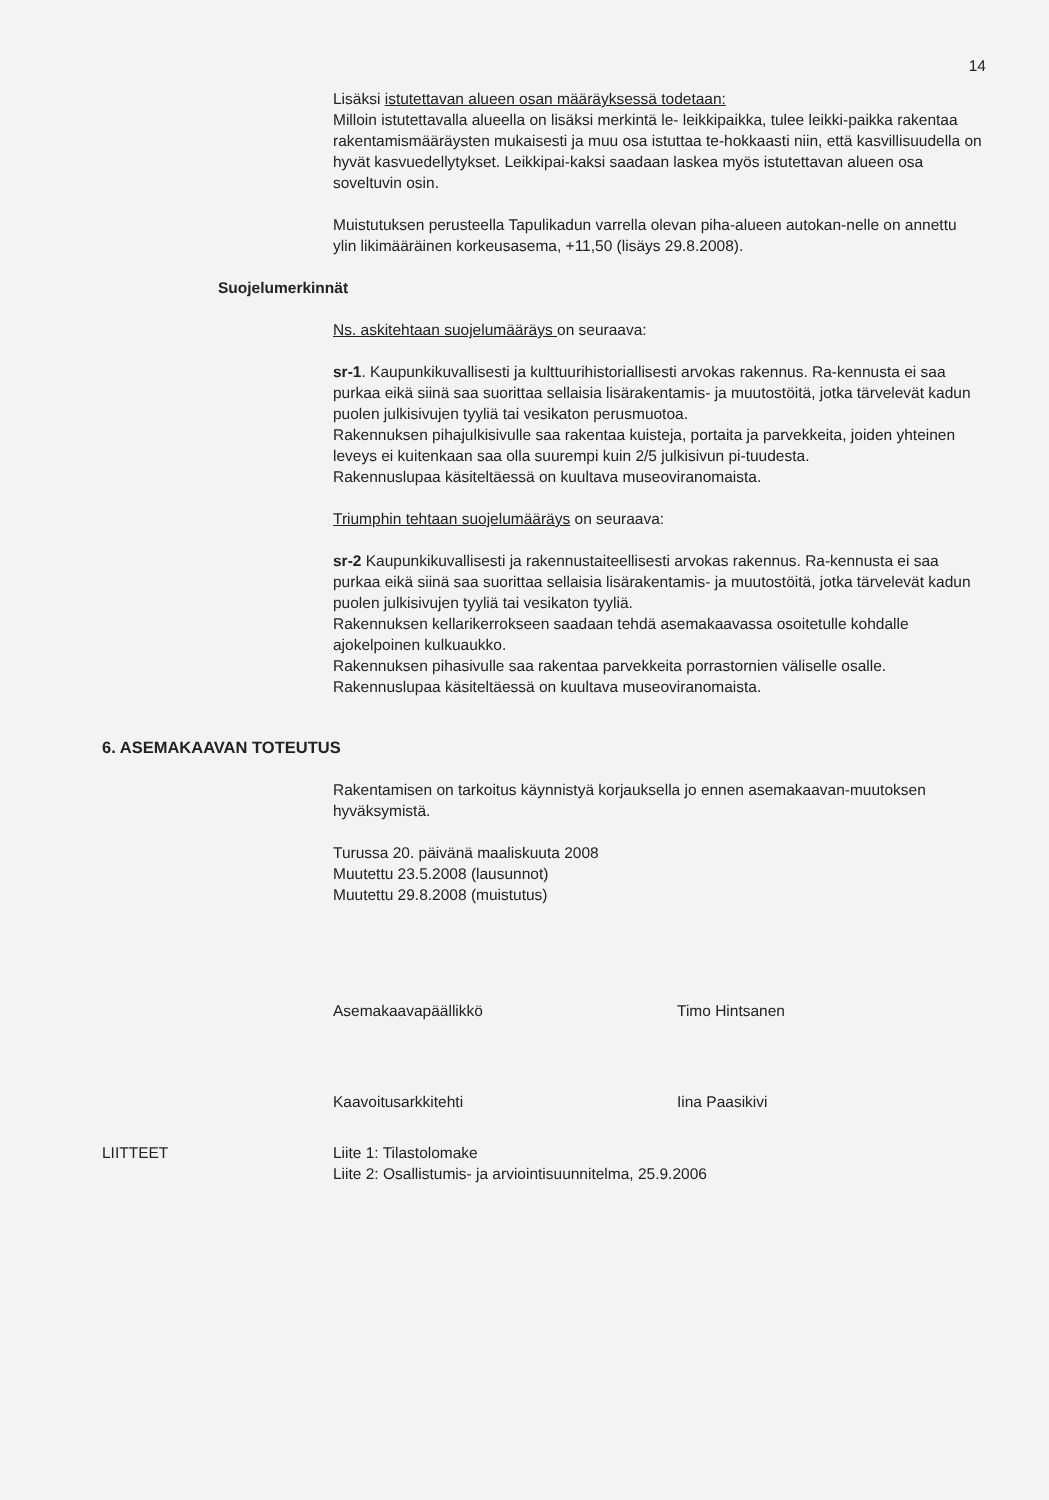14
Lisäksi istutettavan alueen osan määräyksessä todetaan:
Milloin istutettavalla alueella on lisäksi merkintä le- leikkipaikka, tulee leikki-paikka rakentaa rakentamismääräysten mukaisesti ja muu osa istuttaa te-hokkaasti niin, että kasvillisuudella on hyvät kasvuedellytykset. Leikkipai-kaksi saadaan laskea myös istutettavan alueen osa soveltuvin osin.
Muistutuksen perusteella Tapulikadun varrella olevan piha-alueen autokan-nelle on annettu ylin likimääräinen korkeusasema, +11,50 (lisäys 29.8.2008).
Suojelumerkinnät
Ns. askitehtaan suojelumääräys on seuraava:
sr-1. Kaupunkikuvallisesti ja kulttuurihistoriallisesti arvokas rakennus. Ra-kennusta ei saa purkaa eikä siinä saa suorittaa sellaisia lisärakentamis- ja muutostöitä, jotka tärvelevät kadun puolen julkisivujen tyyliä tai vesikaton perusmuotoa.
Rakennuksen pihajulkisivulle saa rakentaa kuisteja, portaita ja parvekkeita, joiden yhteinen leveys ei kuitenkaan saa olla suurempi kuin 2/5 julkisivun pi-tuudesta.
Rakennuslupaa käsiteltäessä on kuultava museoviranomaista.
Triumphin tehtaan suojelumääräys on seuraava:
sr-2 Kaupunkikuvallisesti ja rakennustaiteellisesti arvokas rakennus. Ra-kennusta ei saa purkaa eikä siinä saa suorittaa sellaisia lisärakentamis- ja muutostöitä, jotka tärvelevät kadun puolen julkisivujen tyyliä tai vesikaton tyyliä.
Rakennuksen kellarikerrokseen saadaan tehdä asemakaavassa osoitetulle kohdalle ajokelpoinen kulkuaukko.
Rakennuksen pihasivulle saa rakentaa parvekkeita porrastornien väliselle osalle.
Rakennuslupaa käsiteltäessä on kuultava museoviranomaista.
6. ASEMAKAAVAN TOTEUTUS
Rakentamisen on tarkoitus käynnistyä korjauksella jo ennen asemakaavan-muutoksen hyväksymistä.
Turussa 20. päivänä maaliskuuta 2008
Muutettu 23.5.2008 (lausunnot)
Muutettu 29.8.2008 (muistutus)
Asemakaavapäällikkö Timo Hintsanen
Kaavoitusarkkitehti Iina Paasikivi
LIITTEET Liite 1: Tilastolomake
Liite 2: Osallistumis- ja arviointisuunnitelma, 25.9.2006